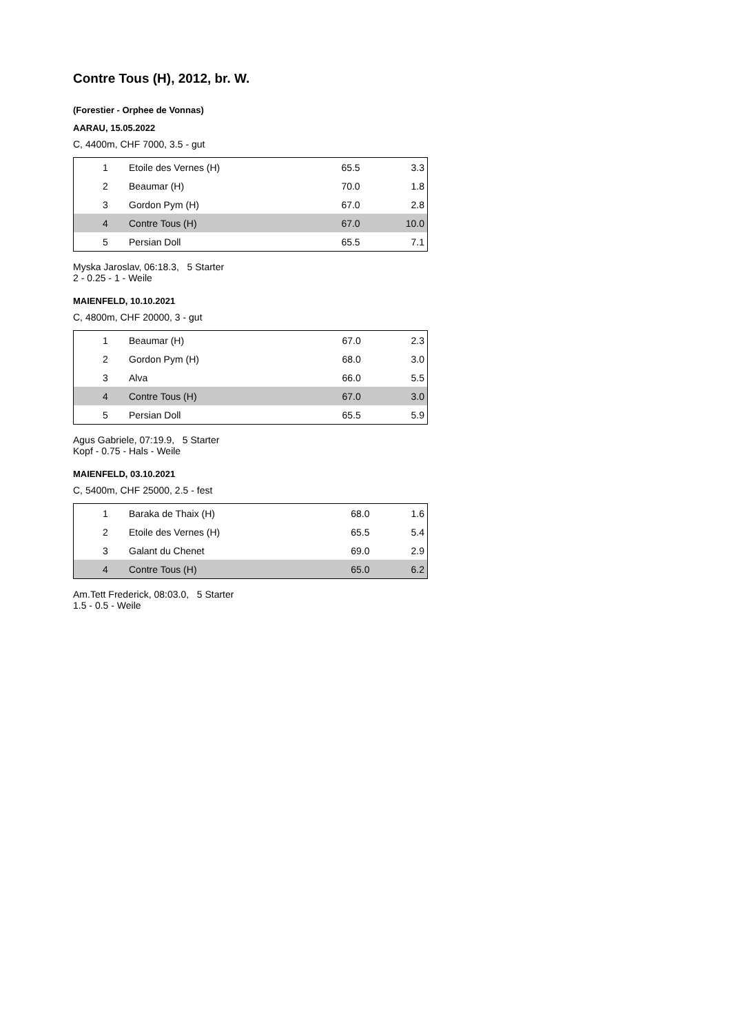Contre Tous (H), 2012, br. W.
(Forestier - Orphee de Vonnas)
AARAU, 15.05.2022
C, 4400m, CHF 7000, 3.5 - gut
| 1 | Etoile des Vernes (H) | 65.5 | 3.3 |
| 2 | Beaumar (H) | 70.0 | 1.8 |
| 3 | Gordon Pym (H) | 67.0 | 2.8 |
| 4 | Contre Tous (H) | 67.0 | 10.0 |
| 5 | Persian Doll | 65.5 | 7.1 |
Myska Jaroslav, 06:18.3, 5 Starter
2 - 0.25 - 1 - Weile
MAIENFELD, 10.10.2021
C, 4800m, CHF 20000, 3 - gut
| 1 | Beaumar (H) | 67.0 | 2.3 |
| 2 | Gordon Pym (H) | 68.0 | 3.0 |
| 3 | Alva | 66.0 | 5.5 |
| 4 | Contre Tous (H) | 67.0 | 3.0 |
| 5 | Persian Doll | 65.5 | 5.9 |
Agus Gabriele, 07:19.9, 5 Starter
Kopf - 0.75 - Hals - Weile
MAIENFELD, 03.10.2021
C, 5400m, CHF 25000, 2.5 - fest
| 1 | Baraka de Thaix (H) | 68.0 | 1.6 |
| 2 | Etoile des Vernes (H) | 65.5 | 5.4 |
| 3 | Galant du Chenet | 69.0 | 2.9 |
| 4 | Contre Tous (H) | 65.0 | 6.2 |
Am.Tett Frederick, 08:03.0, 5 Starter
1.5 - 0.5 - Weile